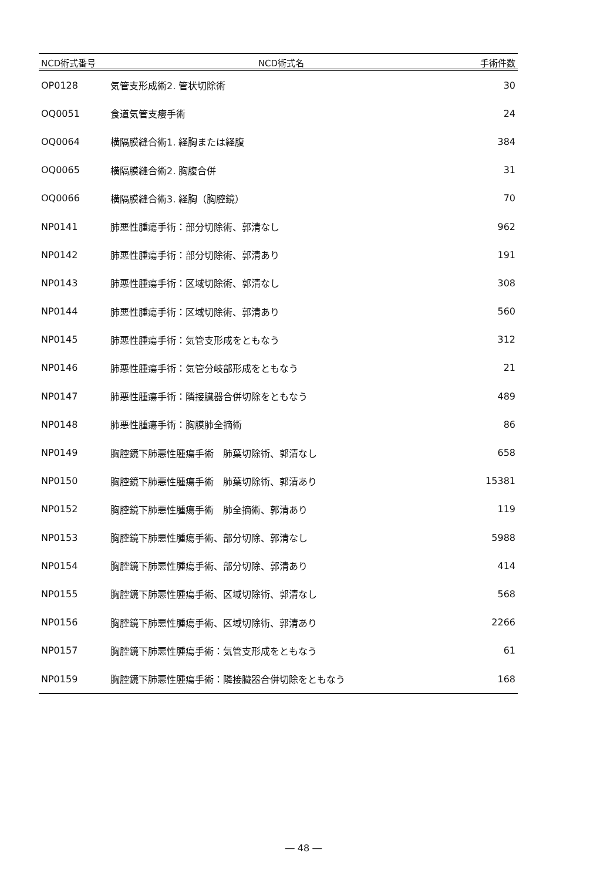| NCD術式番号 | NCD術式名 | 手術件数 |
| --- | --- | --- |
| OP0128 | 気管支形成術2. 管状切除術 | 30 |
| OQ0051 | 食道気管支瘻手術 | 24 |
| OQ0064 | 横隔膜縫合術1. 経胸または経腹 | 384 |
| OQ0065 | 横隔膜縫合術2. 胸腹合併 | 31 |
| OQ0066 | 横隔膜縫合術3. 経胸（胸腔鏡） | 70 |
| NP0141 | 肺悪性腫瘍手術：部分切除術、郭清なし | 962 |
| NP0142 | 肺悪性腫瘍手術：部分切除術、郭清あり | 191 |
| NP0143 | 肺悪性腫瘍手術：区域切除術、郭清なし | 308 |
| NP0144 | 肺悪性腫瘍手術：区域切除術、郭清あり | 560 |
| NP0145 | 肺悪性腫瘍手術：気管支形成をともなう | 312 |
| NP0146 | 肺悪性腫瘍手術：気管分岐部形成をともなう | 21 |
| NP0147 | 肺悪性腫瘍手術：隣接臓器合併切除をともなう | 489 |
| NP0148 | 肺悪性腫瘍手術：胸膜肺全摘術 | 86 |
| NP0149 | 胸腔鏡下肺悪性腫瘍手術 肺葉切除術、郭清なし | 658 |
| NP0150 | 胸腔鏡下肺悪性腫瘍手術 肺葉切除術、郭清あり | 15381 |
| NP0152 | 胸腔鏡下肺悪性腫瘍手術 肺全摘術、郭清あり | 119 |
| NP0153 | 胸腔鏡下肺悪性腫瘍手術、部分切除、郭清なし | 5988 |
| NP0154 | 胸腔鏡下肺悪性腫瘍手術、部分切除、郭清あり | 414 |
| NP0155 | 胸腔鏡下肺悪性腫瘍手術、区域切除術、郭清なし | 568 |
| NP0156 | 胸腔鏡下肺悪性腫瘍手術、区域切除術、郭清あり | 2266 |
| NP0157 | 胸腔鏡下肺悪性腫瘍手術：気管支形成をともなう | 61 |
| NP0159 | 胸腔鏡下肺悪性腫瘍手術：隣接臓器合併切除をともなう | 168 |
― 48 ―